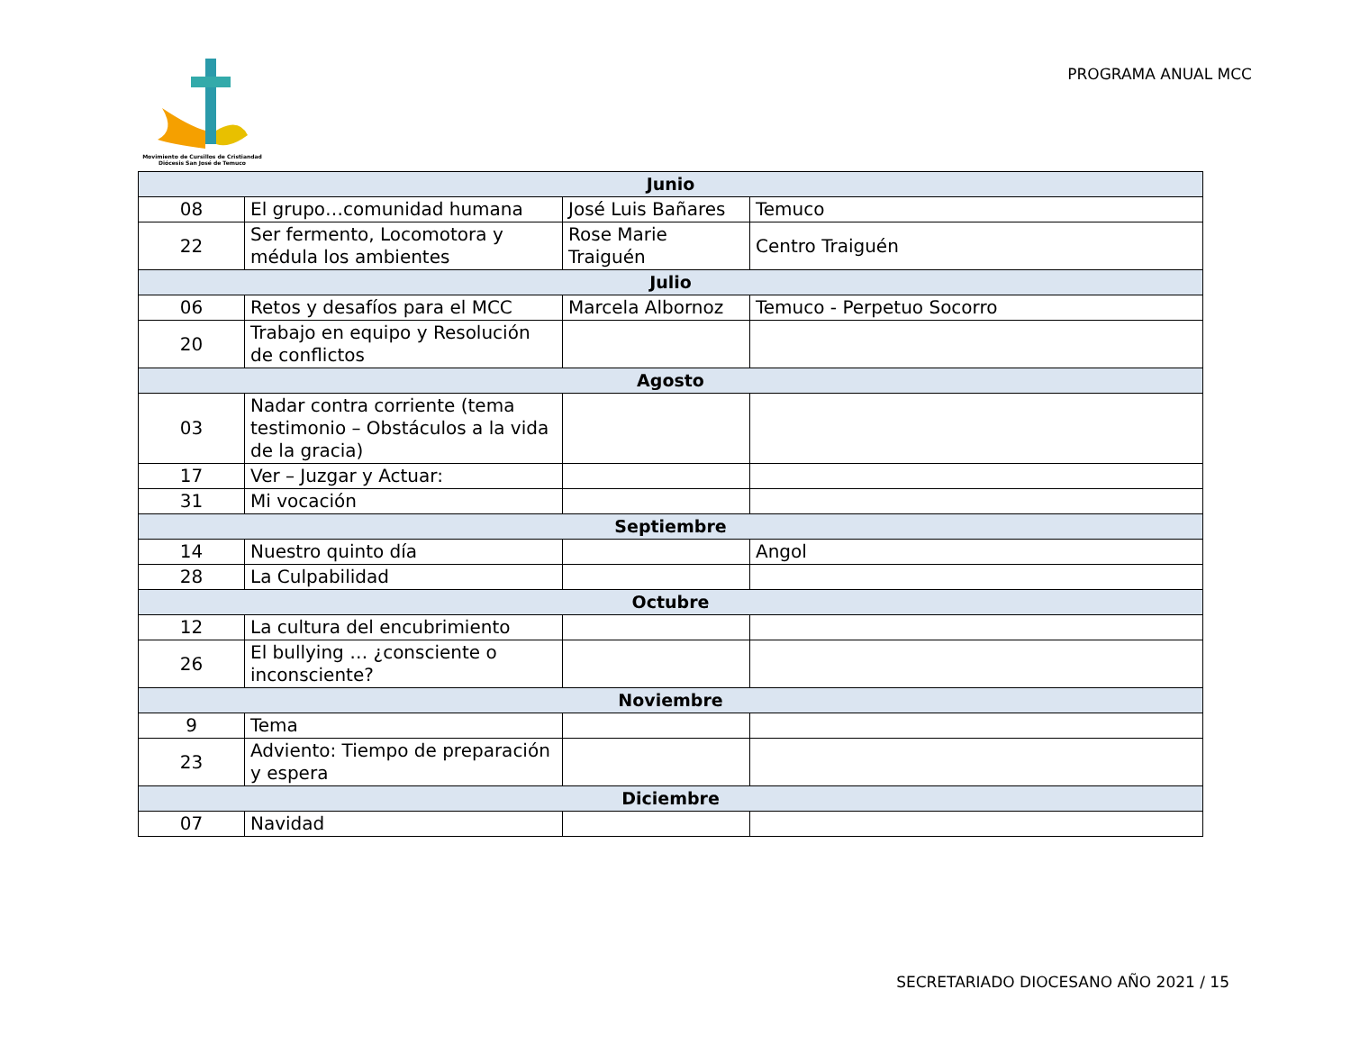Movimiento de Cursillos de Cristiandad
Diócesis San José de Temuco
PROGRAMA ANUAL MCC
| Junio | | | |
| --- | --- | --- | --- |
| 08 | El grupo…comunidad humana | José Luis Bañares | Temuco |
| 22 | Ser fermento, Locomotora y médula los ambientes | Rose Marie Traiguén | Centro Traiguén |
| Julio | | | |
| 06 | Retos y desafíos para el MCC | Marcela Albornoz | Temuco - Perpetuo Socorro |
| 20 | Trabajo en equipo y Resolución de conflictos | | |
| Agosto | | | |
| 03 | Nadar contra corriente (tema testimonio – Obstáculos a la vida de la gracia) | | |
| 17 | Ver – Juzgar y Actuar: | | |
| 31 | Mi vocación | | |
| Septiembre | | | |
| 14 | Nuestro quinto día | | Angol |
| 28 | La Culpabilidad | | |
| Octubre | | | |
| 12 | La cultura del encubrimiento | | |
| 26 | El bullying … ¿consciente o inconsciente? | | |
| Noviembre | | | |
| 9 | Tema | | |
| 23 | Adviento: Tiempo de preparación y espera | | |
| Diciembre | | | |
| 07 | Navidad | | |
SECRETARIADO DIOCESANO AÑO 2021 / 15